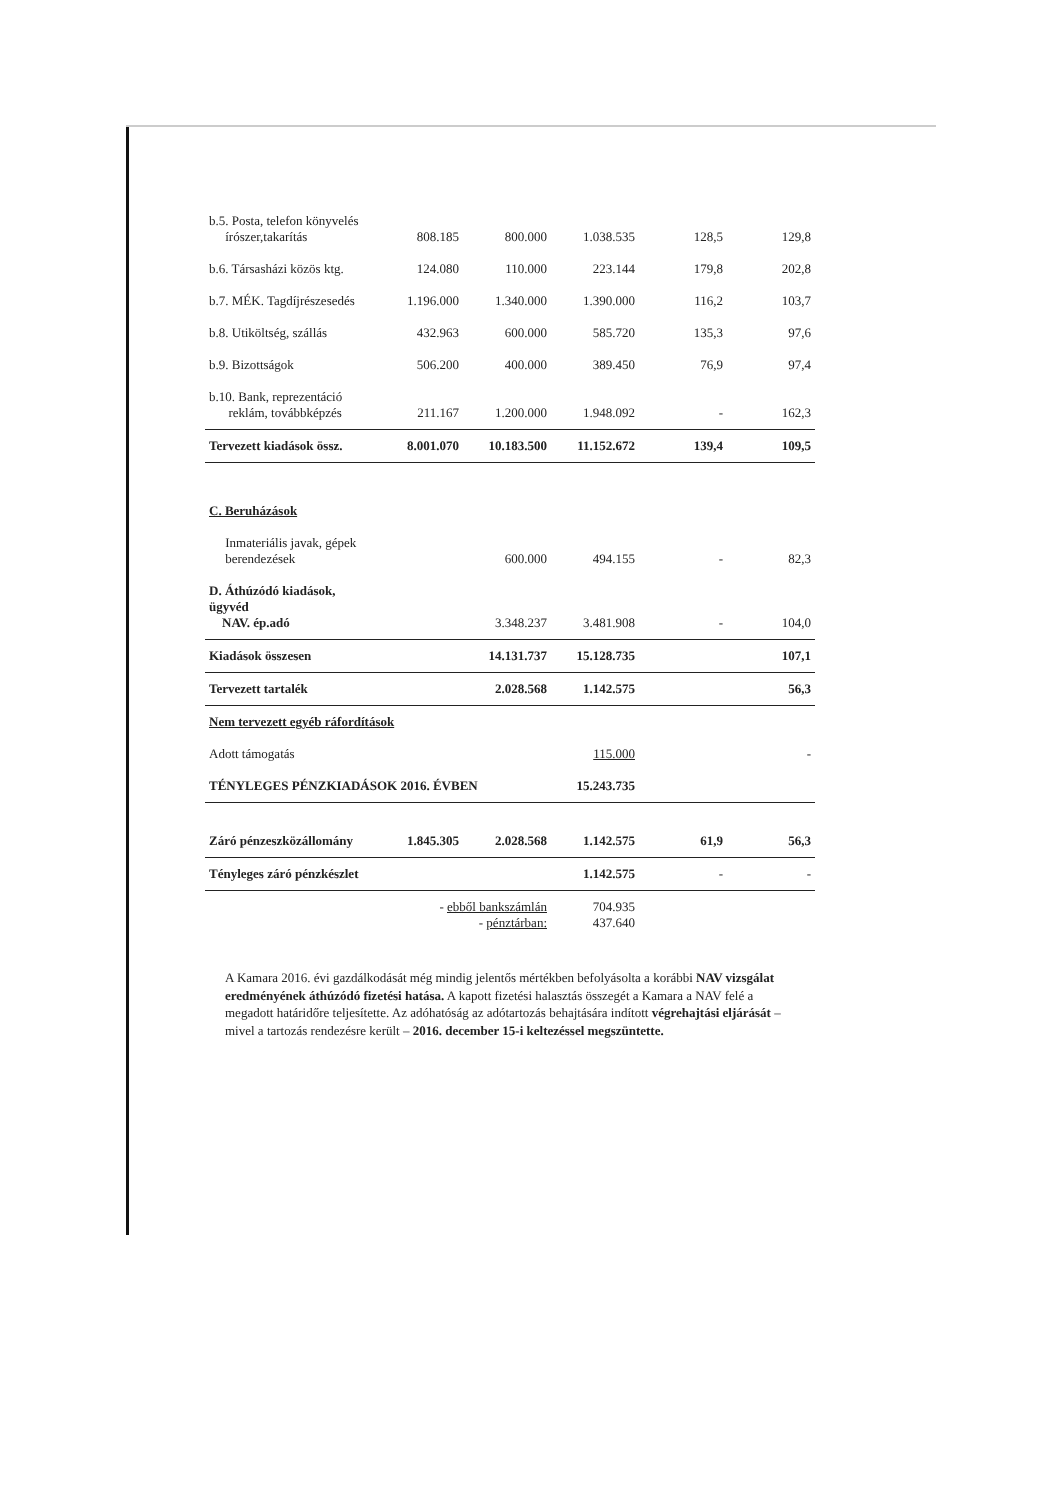| b.5. Posta, telefon könyvelés írószer,takarítás | 808.185 | 800.000 | 1.038.535 | 128,5 | 129,8 |
| b.6. Társasházi közös ktg. | 124.080 | 110.000 | 223.144 | 179,8 | 202,8 |
| b.7. MÉK. Tagdíjrészesedés | 1.196.000 | 1.340.000 | 1.390.000 | 116,2 | 103,7 |
| b.8. Utiköltség, szállás | 432.963 | 600.000 | 585.720 | 135,3 | 97,6 |
| b.9. Bizottságok | 506.200 | 400.000 | 389.450 | 76,9 | 97,4 |
| b.10. Bank, reprezentáció reklám, továbbképzés | 211.167 | 1.200.000 | 1.948.092 | - | 162,3 |
| Tervezett kiadások össz. | 8.001.070 | 10.183.500 | 11.152.672 | 139,4 | 109,5 |
| C. Beruházások | | | | | |
| Inmateriális javak, gépek berendezések | | 600.000 | 494.155 | - | 82,3 |
| D. Áthúzódó kiadások, ügyvéd NAV. ép.adó | | 3.348.237 | 3.481.908 | - | 104,0 |
| Kiadások összesen | | 14.131.737 | 15.128.735 | | 107,1 |
| Tervezett tartalék | | 2.028.568 | 1.142.575 | | 56,3 |
| Nem tervezett egyéb ráfordítások | | | | | |
| Adott támogatás | | | 115.000 | | - |
| TÉNYLEGES PÉNZKIADÁSOK 2016. ÉVBEN | | | 15.243.735 | | |
| Záró pénzeszközállomány | 1.845.305 | 2.028.568 | 1.142.575 | 61,9 | 56,3 |
| Tényleges záró pénzkészlet | | | 1.142.575 | - | - |
| | - ebből bankszámlán - pénztárban: | | 704.935 437.640 | | |
A Kamara 2016. évi gazdálkodását még mindig jelentős mértékben befolyásolta a korábbi NAV vizsgálat eredményének áthúzódó fizetési hatása. A kapott fizetési halasztás összegét a Kamara a NAV felé a megadott határidőre teljesítette. Az adóhatóság az adótartozás behajtására indított végrehajtási eljárását – mivel a tartozás rendezésre került – 2016. december 15-i keltezéssel megszüntette.